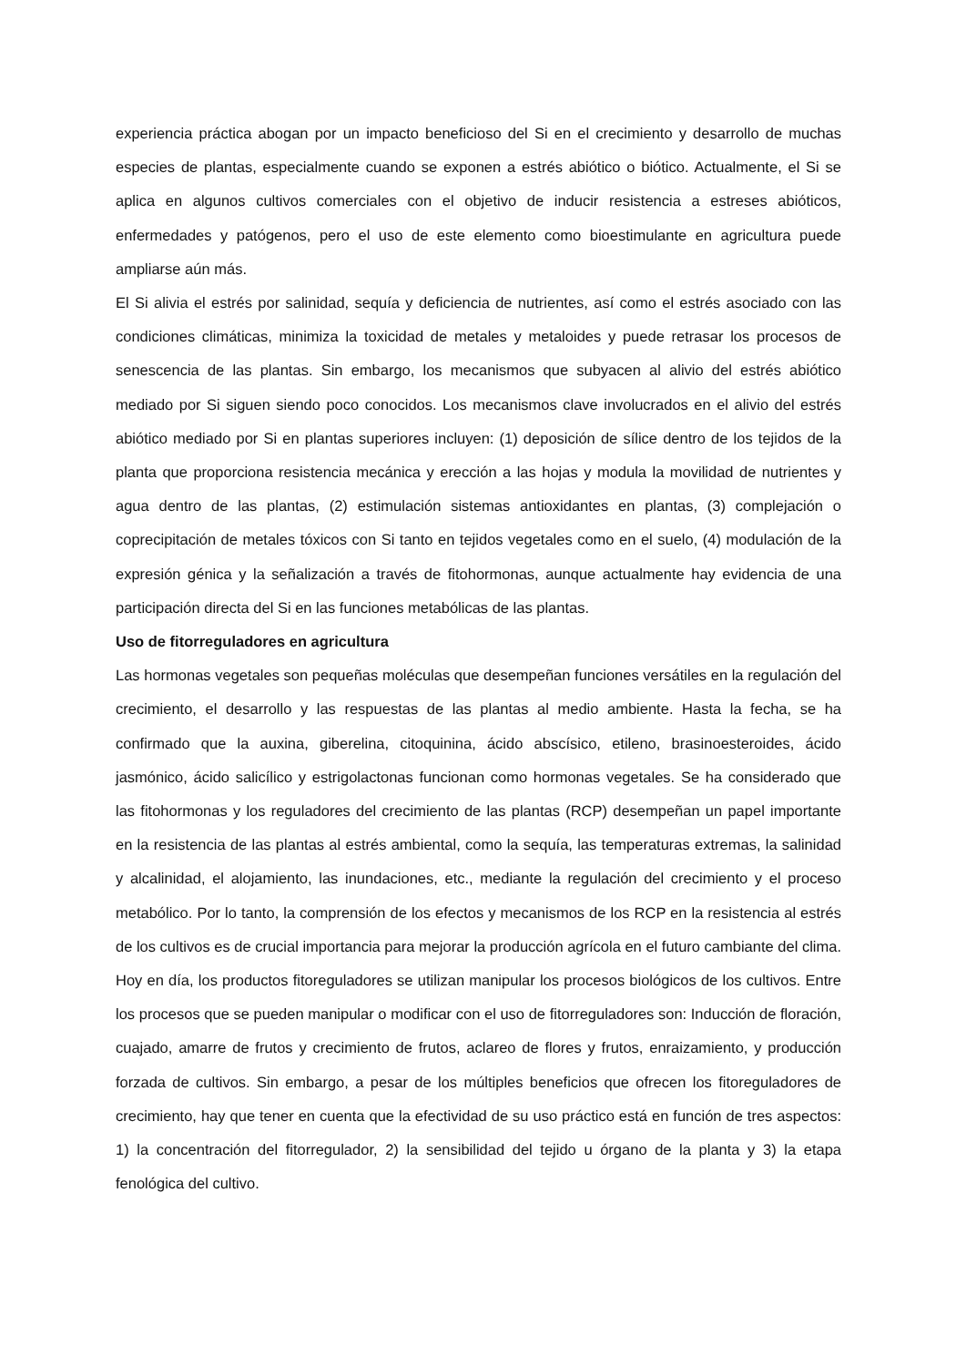experiencia práctica abogan por un impacto beneficioso del Si en el crecimiento y desarrollo de muchas especies de plantas, especialmente cuando se exponen a estrés abiótico o biótico. Actualmente, el Si se aplica en algunos cultivos comerciales con el objetivo de inducir resistencia a estreses abióticos, enfermedades y patógenos, pero el uso de este elemento como bioestimulante en agricultura puede ampliarse aún más.
El Si alivia el estrés por salinidad, sequía y deficiencia de nutrientes, así como el estrés asociado con las condiciones climáticas, minimiza la toxicidad de metales y metaloides y puede retrasar los procesos de senescencia de las plantas. Sin embargo, los mecanismos que subyacen al alivio del estrés abiótico mediado por Si siguen siendo poco conocidos. Los mecanismos clave involucrados en el alivio del estrés abiótico mediado por Si en plantas superiores incluyen: (1) deposición de sílice dentro de los tejidos de la planta que proporciona resistencia mecánica y erección a las hojas y modula la movilidad de nutrientes y agua dentro de las plantas, (2) estimulación sistemas antioxidantes en plantas, (3) complejación o coprecipitación de metales tóxicos con Si tanto en tejidos vegetales como en el suelo, (4) modulación de la expresión génica y la señalización a través de fitohormonas, aunque actualmente hay evidencia de una participación directa del Si en las funciones metabólicas de las plantas.
Uso de fitorreguladores en agricultura
Las hormonas vegetales son pequeñas moléculas que desempeñan funciones versátiles en la regulación del crecimiento, el desarrollo y las respuestas de las plantas al medio ambiente. Hasta la fecha, se ha confirmado que la auxina, giberelina, citoquinina, ácido abscísico, etileno, brasinoesteroides, ácido jasmónico, ácido salicílico y estrigolactonas funcionan como hormonas vegetales. Se ha considerado que las fitohormonas y los reguladores del crecimiento de las plantas (RCP) desempeñan un papel importante en la resistencia de las plantas al estrés ambiental, como la sequía, las temperaturas extremas, la salinidad y alcalinidad, el alojamiento, las inundaciones, etc., mediante la regulación del crecimiento y el proceso metabólico. Por lo tanto, la comprensión de los efectos y mecanismos de los RCP en la resistencia al estrés de los cultivos es de crucial importancia para mejorar la producción agrícola en el futuro cambiante del clima. Hoy en día, los productos fitoreguladores se utilizan manipular los procesos biológicos de los cultivos. Entre los procesos que se pueden manipular o modificar con el uso de fitorreguladores son: Inducción de floración, cuajado, amarre de frutos y crecimiento de frutos, aclareo de flores y frutos, enraizamiento, y producción forzada de cultivos. Sin embargo, a pesar de los múltiples beneficios que ofrecen los fitoreguladores de crecimiento, hay que tener en cuenta que la efectividad de su uso práctico está en función de tres aspectos: 1) la concentración del fitorregulador, 2) la sensibilidad del tejido u órgano de la planta y 3) la etapa fenológica del cultivo.